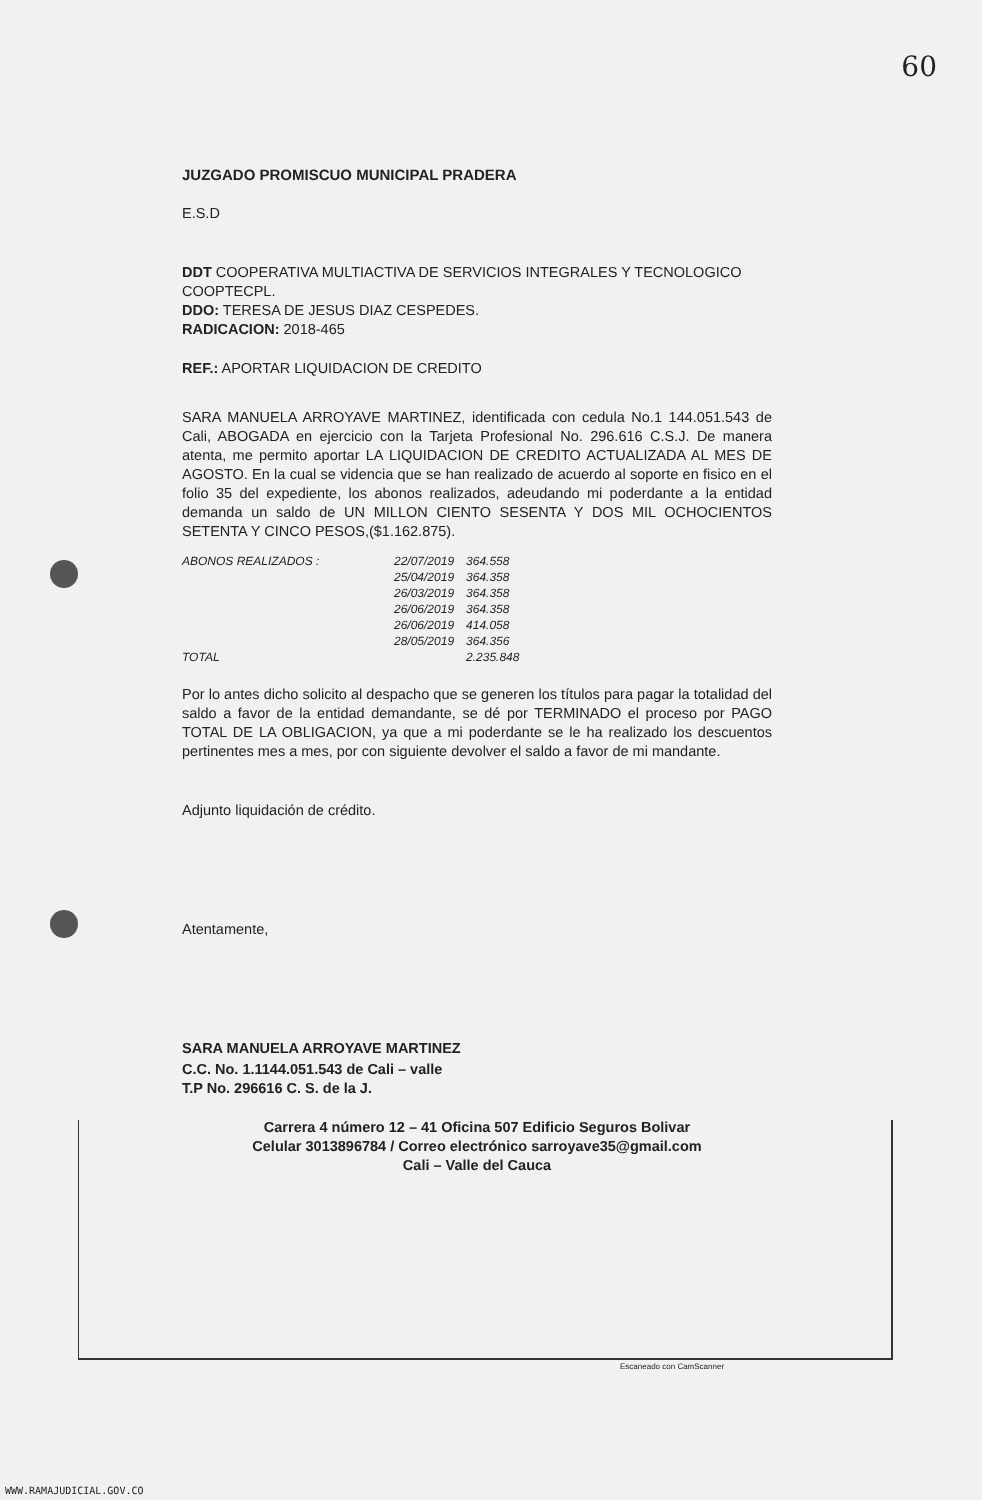60
JUZGADO PROMISCUO MUNICIPAL PRADERA
E.S.D
DDT COOPERATIVA MULTIACTIVA DE SERVICIOS INTEGRALES Y TECNOLOGICO COOPTECPL.
DDO: TERESA DE JESUS DIAZ CESPEDES.
RADICACION: 2018-465
REF.: APORTAR LIQUIDACION DE CREDITO
SARA MANUELA ARROYAVE MARTINEZ, identificada con cedula No.1 144.051.543 de Cali, ABOGADA en ejercicio con la Tarjeta Profesional No. 296.616 C.S.J. De manera atenta, me permito aportar LA LIQUIDACION DE CREDITO ACTUALIZADA AL MES DE AGOSTO. En la cual se videncia que se han realizado de acuerdo al soporte en fisico en el folio 35 del expediente, los abonos realizados, adeudando mi poderdante a la entidad demanda un saldo de UN MILLON CIENTO SESENTA Y DOS MIL OCHOCIENTOS SETENTA Y CINCO PESOS,($1.162.875).
| ABONOS REALIZADOS : | 22/07/2019 | 364.558 |
| | 25/04/2019 | 364.358 |
| | 26/03/2019 | 364.358 |
| | 26/06/2019 | 364.358 |
| | 26/06/2019 | 414.058 |
| | 28/05/2019 | 364.356 |
| TOTAL | | 2.235.848 |
Por lo antes dicho solicito al despacho que se generen los títulos para pagar la totalidad del saldo a favor de la entidad demandante, se dé por TERMINADO el proceso por PAGO TOTAL DE LA OBLIGACION, ya que a mi poderdante se le ha realizado los descuentos pertinentes mes a mes, por con siguiente devolver el saldo a favor de mi mandante.
Adjunto liquidación de crédito.
Atentamente,
SARA MANUELA ARROYAVE MARTINEZ
C.C. No. 1.1144.051.543 de Cali – valle
T.P No. 296616 C. S. de la J.
Carrera 4 número 12 – 41 Oficina 507 Edificio Seguros Bolivar
Celular 3013896784 / Correo electrónico sarroyave35@gmail.com
Cali – Valle del Cauca
Escaneado con CamScanner
WWW.RAMAJUDICIAL.GOV.CO